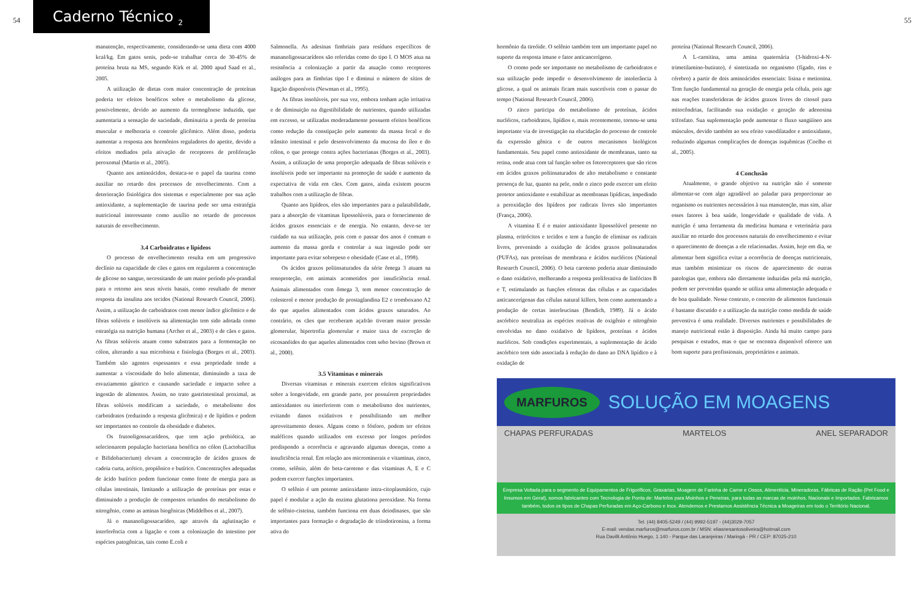54
Caderno Técnico <sub>2</sub>
55
manutenção, respectivamente, considerando-se uma dieta com 4000 kcal/kg. Em gatos senis, pode-se trabalhar cerca de 30-45% de proteína bruta na MS, segundo Kirk et al. 2000 apud Saad et al., 2005.
A utilização de dietas com maior concentração de proteínas poderia ter efeitos benéficos sobre o metabolismo da glicose, possivelmente, devido ao aumento da termogênese induzida, que aumentaria a sensação de saciedade, diminuiria a perda de proteína muscular e melhoraria o controle glicêmico. Além disso, poderia aumentar a resposta aos hormônios reguladores do apetite, devido a efeitos mediados pela ativação de receptores de proliferação peroxomal (Martin et al., 2005).
Quanto aos aminoácidos, destaca-se o papel da taurina como auxiliar no retardo dos processos de envelhecimento. Com a deterioração fisiológica dos sistemas e especialmente por sua ação antioxidante, a suplementação de taurina pode ser uma estratégia nutricional interessante como auxílio no retardo de processos naturais de envelhecimento.
3.4 Carboidratos e lipídeos
O processo de envelhecimento resulta em um progressivo declínio na capacidade de cães e gatos em regularem a concentração de glicose no sangue, necessitando de um maior período pós-prandial para o retorno aos seus níveis basais, como resultado de menor resposta da insulina aos tecidos (National Research Council, 2006). Assim, a utilização de carboidratos com menor índice glicêmico e de fibras solúveis e insolúveis na alimentação tem sido adotada como estratégia na nutrição humana (Archer et al., 2003) e de cães e gatos. As fibras solúveis atuam como substratos para a fermentação no cólon, alterando a sua microbiota e fisiologia (Borges et al., 2003). Também são agentes espessantes e essa propriedade tende a aumentar a viscosidade do bolo alimentar, diminuindo a taxa de esvaziamento gástrico e causando saciedade e impacto sobre a ingestão de alimentos. Assim, no trato gastrintestinal proximal, as fibras solúveis modificam a saciedade, o metabolismo dos carboidratos (reduzindo a resposta glicêmica) e de lipídios e podem ser importantes no controle da obesidade e diabetes.
Os frutooligossacarídeos, que tem ação prebiótica, ao selecionarem população bacteriana benéfica no cólon (Lactobacillus e Bifidobacterium) elevam a concentração de ácidos graxos de cadeia curta, acético, propiônico e butírico. Concentrações adequadas de ácido butírico podem funcionar como fonte de energia para as células intestinais, limitando a utilização de proteínas por estas e diminuindo a produção de compostos oriundos do metabolismo do nitrogênio, como as aminas biogênicas (Middelbos et al., 2007).
Já o mananoligossacarídeo, age através da aglutinação e interferência com a ligação e com a colonização do intestino por espécies patogênicas, tais como E.coli e
Salmonella. As adesinas fimbriais para resíduos específicos de mananoligossacarídeos são referidas como do tipo I. O MOS atua na resistência a colonização a partir da atuação como receptores análogos para as fímbrias tipo I e diminui o número de sítios de ligação disponíveis (Newman et al., 1995).
As fibras insolúveis, por sua vez, embora tenham ação irritativa e de diminuição na digestibilidade de nutrientes, quando utilizadas em excesso, se utilizadas moderadamente possuem efeitos benéficos como redução da constipação pelo aumento da massa fecal e do trânsito intestinal e pelo desenvolvimento da mucosa do íleo e do cólon, o que protege contra ações bacterianas (Borges et al., 2003). Assim, a utilização de uma proporção adequada de fibras solúveis e insolúveis pode ser importante na promoção de saúde e aumento da expectativa de vida em cães. Com gatos, ainda existem poucos trabalhos com a utilização de fibras.
Quanto aos lipídeos, eles são importantes para a palatabilidade, para a absorção de vitaminas lipossolúveis, para o fornecimento de ácidos graxos essenciais e de energia. No entanto, deve-se ter cuidado na sua utilização, pois com o passar dos anos é comum o aumento da massa gorda e controlar a sua ingestão pode ser importante para evitar sobrepeso e obesidade (Case et al., 1998).
Os ácidos graxos poliinsaturados da série ômega 3 atuam na renoproteção, em animais acometidos por insuficiência renal. Animais alimentados com ômega 3, tem menor concentração de colesterol e menor produção de prostaglandina E2 e tromboxano A2 do que aqueles alimentados com ácidos graxos saturados. Ao contrário, os cães que receberam açafrão tiveram maior pressão glomerular, hipertrofia glomerular e maior taxa de excreção de eicosanóides do que aqueles alimentados com sebo bovino (Brown et al., 2000).
3.5 Vitaminas e minerais
Diversas vitaminas e minerais exercem efeitos significativos sobre a longevidade, em grande parte, por possuírem propriedades antioxidantes ou interferirem com o metabolismo dos nutrientes, evitando danos oxidativos e possibilitando um melhor aproveitamento destes. Alguns como o fósforo, podem ter efeitos maléficos quando utilizados em excesso por longos períodos predispondo a ocorrência e agravando algumas doenças, como a insuficiência renal. Em relação aos microminerais e vitaminas, zinco, cromo, selênio, além do beta-caroteno e das vitaminas A, E e C podem exercer funções importantes.
O selênio é um potente antioxidante intra-citoplasmático, cujo papel é modular a ação da enzima glutationa peroxidase. Na forma de selênio-cisteina, também funciona em duas deiodinases, que são importantes para formação e degradação de triiodotironina, a forma ativa do
hormônio da tireóide. O selênio também tem um importante papel no suporte da resposta imune e fator anticancerígeno.
O cromo pode ser importante no metabolismo de carboidratos e sua utilização pode impedir o desenvolvimento de intolerância à glicose, a qual os animais ficam mais suscetíveis com o passar do tempo (National Research Council, 2006).
O zinco participa do metabolismo de proteínas, ácidos nucléicos, carboidratos, lipídios e, mais recentemente, tornou-se uma importante via de investigação na elucidação do processo de controle da expressão gênica e de outros mecanismos biológicos fundamentais. Seu papel como antioxidante de membranas, tanto na retina, onde atua com tal função sobre os fotoreceptores que são ricos em ácidos graxos poliinsaturados de alto metabolismo e constante presença de luz, quanto na pele, onde o zinco pode exercer um efeito protetor antioxidante e estabilizar as membranas lipídicas, impedindo a peroxidação dos lipídeos por radicais livres são importantes (França, 2006).
A vitamina E é o maior antioxidante lipossolúvel presente no plasma, eritrócitos e tecidos e tem a função de eliminar os radicais livres, prevenindo a oxidação de ácidos graxos polinsaturados (PUFAs), nas proteínas de membrana e ácidos nucléicos (National Research Council, 2006). O beta caroteno poderia atuar diminuindo o dano oxidativo, melhorando a resposta proliferativa de linfócitos B e T, estimulando as funções efetoras das células e as capacidades anticancerígenas das células natural killers, bem como aumentando a produção de certas interleucinas (Bendich, 1989). Já o ácido ascórbico neutraliza as espécies reativas de oxigênio e nitrogênio envolvidas no dano oxidativo de lipídeos, proteínas e ácidos nucléicos. Sob condições experimentais, a suplementação de ácido ascórbico tem sido associada à redução do dano ao DNA lipídico e à oxidação de
proteína (National Research Council, 2006).
A L-carnitina, uma amina quaternária (3-hidroxi-4-N-trimetilamino-butirato), é sintetizada no organismo (fígado, rins e cérebro) a partir de dois aminoácidos essenciais: lisina e metionina. Tem função fundamental na geração de energia pela célula, pois age nas reações transferidoras de ácidos graxos livres do citosol para mitocôndrias, facilitando sua oxidação e geração de adenosina trifosfato. Sua suplementação pode aumentar o fluxo sangüíneo aos músculos, devido também ao seu efeito vasodilatador e antioxidante, reduzindo algumas complicações de doenças isquêmicas (Coelho et al., 2005).
4 Conclusão
Atualmente, o grande objetivo na nutrição não é somente alimentar-se com algo agradável ao paladar para proporcionar ao organismo os nutrientes necessários à sua manutenção, mas sim, aliar esses fatores à boa saúde, longevidade e qualidade de vida. A nutrição é uma ferramenta da medicina humana e veterinária para auxiliar no retardo dos processos naturais do envelhecimento e evitar o aparecimento de doenças a ele relacionadas. Assim, hoje em dia, se alimentar bem significa evitar a ocorrência de doenças nutricionais, mas também minimizar os riscos de aparecimento de outras patologias que, embora não diretamente induzidas pela má nutrição, podem ser prevenidas quando se utiliza uma alimentação adequada e de boa qualidade. Nesse contexto, o conceito de alimentos funcionais é bastante discutido e a utilização da nutrição como medida de saúde preventiva é uma realidade. Diversos nutrientes e possibilidades de manejo nutricional estão à disposição. Ainda há muito campo para pesquisas e estudos, mas o que se encontra disponível oferece um bom suporte para profissionais, proprietários e animais.
MARFUROS SOLUÇÃO EM MOAGENS
CHAPAS PERFURADAS MARTELOS ANEL SEPARADOR
Empresa Voltada para o segmento de Equipamentos de Frigoríficos, Graxarias, Moagem de Farinha de Carne e Ossos, Alimentícia, Mineradoras, Fábricas de Ração (Pet Food e Insumos em Geral), somos fabricantes com Tecnologia de Ponta de: Martelos para Moinhos e Peneiras, para todas as marcas de moinhos, Nacionais e Importados. Fabricamos também, todos os tipos de Chapas Perfuradas em Aço-Carbono e Inox. Atendemos e Prestamos Assistência Técnica a Moageiras em todo o Território Nacional.
Tel. (44) 8405-5249 / (44) 9992-5197 - (44)3029-7057
E-mail: vendas.marfuros@marfuros.com.br / MSN: eliasnesantosoliveira@hotmail.com
Rua Davilli Antônio Huego, 1.140 - Parque das Laranjeiras / Maringá - PR / CEP: 87025-210